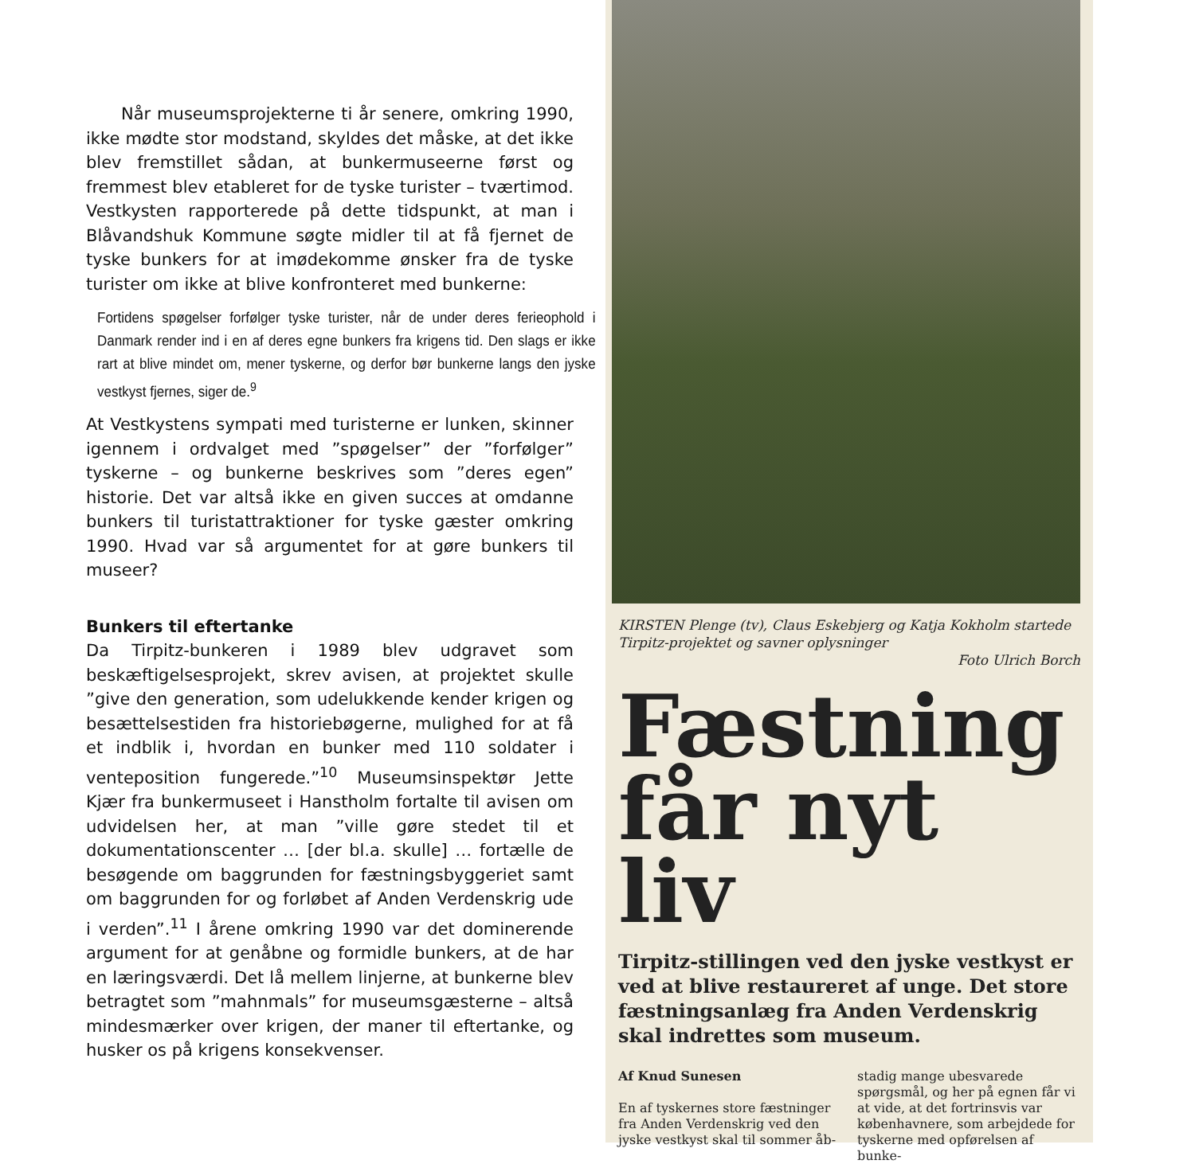Når museumsprojekterne ti år senere, omkring 1990, ikke mødte stor modstand, skyldes det måske, at det ikke blev fremstillet sådan, at bunkermuseerne først og fremmest blev etableret for de tyske turister – tværtimod. Vestkysten rapporterede på dette tidspunkt, at man i Blåvandshuk Kommune søgte midler til at få fjernet de tyske bunkers for at imødekomme ønsker fra de tyske turister om ikke at blive konfronteret med bunkerne:
Fortidens spøgelser forfølger tyske turister, når de under deres ferieophold i Danmark render ind i en af deres egne bunkers fra krigens tid. Den slags er ikke rart at blive mindet om, mener tyskerne, og derfor bør bunkerne langs den jyske vestkyst fjernes, siger de.<sup>9</sup>
At Vestkystens sympati med turisterne er lunken, skinner igennem i ordvalget med ”spøgelser” der ”forfølger” tyskerne – og bunkerne beskrives som ”deres egen” historie. Det var altså ikke en given succes at omdanne bunkers til turistattraktioner for tyske gæster omkring 1990. Hvad var så argumentet for at gøre bunkers til museer?
Bunkers til eftertanke
Da Tirpitz-bunkeren i 1989 blev udgravet som beskæftigelsesprojekt, skrev avisen, at projektet skulle ”give den generation, som udelukkende kender krigen og besættelsestiden fra historiebøgerne, mulighed for at få et indblik i, hvordan en bunker med 110 soldater i venteposition fungerede.”<sup>10</sup> Museumsinspektør Jette Kjær fra bunkermuseet i Hanstholm fortalte til avisen om udvidelsen her, at man ”ville gøre stedet til et dokumentationscenter … [der bl.a. skulle] … fortælle de besøgende om baggrunden for fæstningsbyggeriet samt om baggrunden for og forløbet af Anden Verdenskrig ude i verden”.<sup>11</sup> I årene omkring 1990 var det dominerende argument for at genåbne og formidle bunkers, at de har en læringsværdi. Det lå mellem linjerne, at bunkerne blev betragtet som ”mahnmals” for museumsgæsterne – altså mindesmærker over krigen, der maner til eftertanke, og husker os på krigens konsekvenser.
KIRSTEN Plenge (tv), Claus Eskebjerg og Katja Kokholm startede Tirpitz-projektet og savner oplysninger
Foto Ulrich Borch
Fæstning får nyt liv
Tirpitz-stillingen ved den jyske vestkyst er ved at blive restaureret af unge. Det store fæstningsanlæg fra Anden Verdenskrig skal indrettes som museum.
Af Knud Sunesen
En af tyskernes store fæstninger fra Anden Verdenskrig ved den jyske vestkyst skal til sommer åb-
stadig mange ubesvarede spørgsmål, og her på egnen får vi at vide, at det fortrinsvis var københavnere, som arbejdede for tyskerne med opførelsen af bunke-